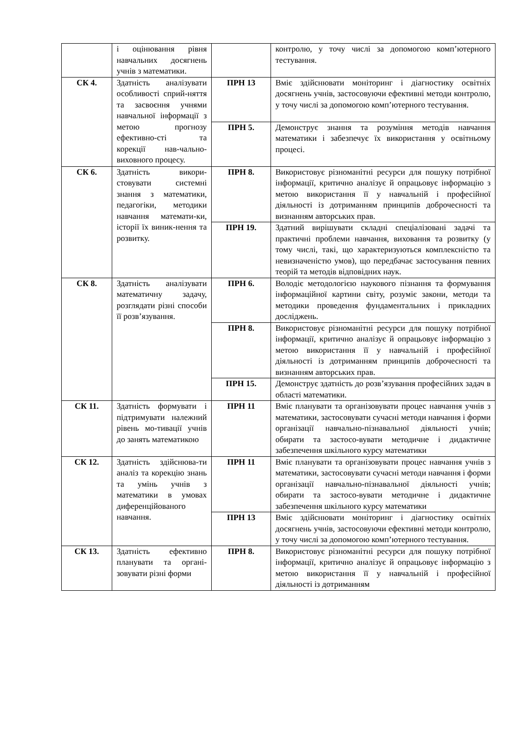| | і оцінювання рівня навчальних досягнень учнів з математики. | | контролю, у точу числі за допомогою комп’ютерного тестування. |
| СК 4. | Здатність аналізувати особливості сприй-няття та засвоєння учнями навчальної інформації з метою прогнозу ефективно-сті та корекції нав-чально-виховного процесу. | ПРН 13 | Вміє здійснювати моніторинг і діагностику освітніх досягнень учнів, застосовуючи ефективні методи контролю, у точу числі за допомогою комп’ютерного тестування. |
| | | ПРН 5. | Демонструє знання та розуміння методів навчання математики і забезпечує їх використання у освітньому процесі. |
| СК 6. | Здатність викори-стовувати системні знання з математики, педагогіки, методики навчання математи-ки, історії їх виник-нення та розвитку. | ПРН 8. | Використовує різноманітні ресурси для пошуку потрібної інформації, критично аналізує й опрацьовує інформацію з метою використання її у навчальній і професійної діяльності із дотриманням принципів доброчесності та визнанням авторських прав. |
| | | ПРН 19. | Здатний вирішувати складні спеціалізовані задачі та практичні проблеми навчання, виховання та розвитку (у тому числі, такі, що характеризуються комплексністю та невизначеністю умов), що передбачає застосування певних теорій та методів відповідних наук. |
| СК 8. | Здатність аналізувати математичну задачу, розглядати різні способи її розв’язування. | ПРН 6. | Володіє методологією наукового пізнання та формування інформаційної картини світу, розуміє закони, методи та методики проведення фундаментальних і прикладних досліджень. |
| | | ПРН 8. | Використовує різноманітні ресурси для пошуку потрібної інформації, критично аналізує й опрацьовує інформацію з метою використання її у навчальній і професійної діяльності із дотриманням принципів доброчесності та визнанням авторських прав. |
| | | ПРН 15. | Демонструє здатність до розв’язування професійних задач в області математики. |
| СК 11. | Здатність формувати і підтримувати належний рівень мо-тивації учнів до занять математикою | ПРН 11 | Вміє планувати та організовувати процес навчання учнів з математики, застосовувати сучасні методи навчання і форми організації навчально-пізнавальної діяльності учнів; обирати та застосо-вувати методичне і дидактичне забезпечення шкільного курсу математики |
| СК 12. | Здатність здійснюва-ти аналіз та корекцію знань та умінь учнів з математики в умовах диференційованого навчання. | ПРН 11 | Вміє планувати та організовувати процес навчання учнів з математики, застосовувати сучасні методи навчання і форми організації навчально-пізнавальної діяльності учнів; обирати та застосо-вувати методичне і дидактичне забезпечення шкільного курсу математики |
| | | ПРН 13 | Вміє здійснювати моніторинг і діагностику освітніх досягнень учнів, застосовуючи ефективні методи контролю, у точу числі за допомогою комп’ютерного тестування. |
| СК 13. | Здатність ефективно планувати та органі-зовувати різні форми | ПРН 8. | Використовує різноманітні ресурси для пошуку потрібної інформації, критично аналізує й опрацьовує інформацію з метою використання її у навчальній і професійної діяльності із дотриманням |